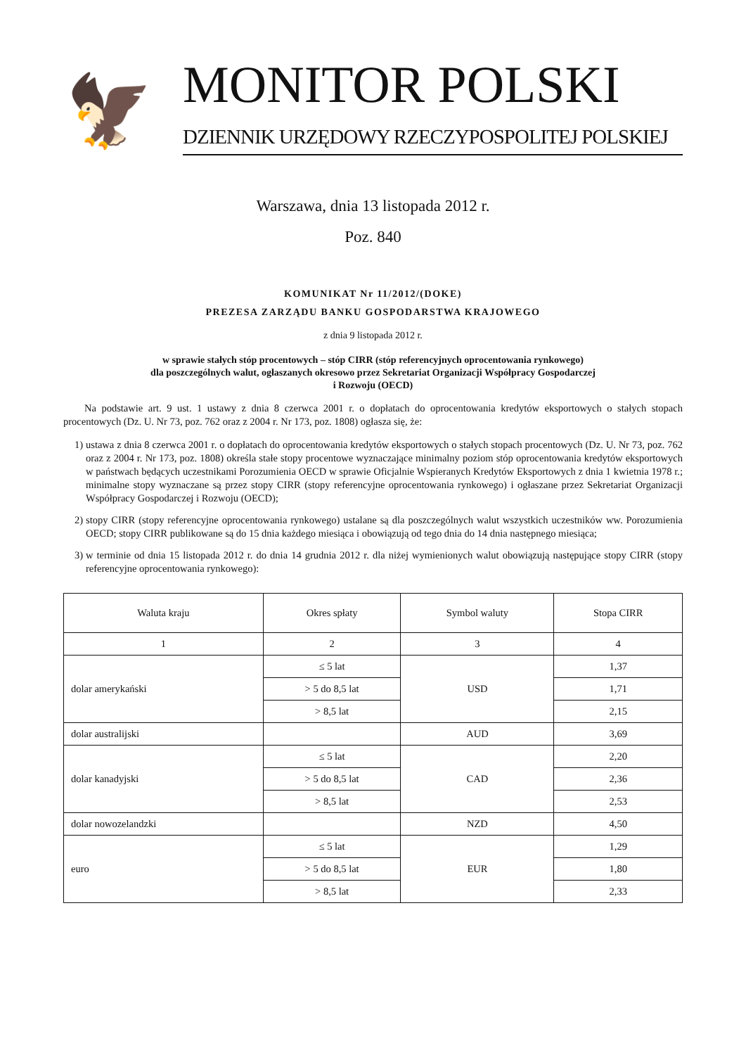🦅
MONITOR POLSKI
DZIENNIK URZĘDOWY RZECZYPOSPOLITEJ POLSKIEJ
Warszawa, dnia 13 listopada 2012 r.
Poz. 840
KOMUNIKAT Nr 11/2012/(DOKE)
PREZESA ZARZĄDU BANKU GOSPODARSTWA KRAJOWEGO
z dnia 9 listopada 2012 r.
w sprawie stałych stóp procentowych – stóp CIRR (stóp referencyjnych oprocentowania rynkowego)
dla poszczególnych walut, ogłaszanych okresowo przez Sekretariat Organizacji Współpracy Gospodarczej
i Rozwoju (OECD)
Na podstawie art. 9 ust. 1 ustawy z dnia 8 czerwca 2001 r. o dopłatach do oprocentowania kredytów eksportowych o stałych stopach procentowych (Dz. U. Nr 73, poz. 762 oraz z 2004 r. Nr 173, poz. 1808) ogłasza się, że:
1) ustawa z dnia 8 czerwca 2001 r. o dopłatach do oprocentowania kredytów eksportowych o stałych stopach procentowych (Dz. U. Nr 73, poz. 762 oraz z 2004 r. Nr 173, poz. 1808) określa stałe stopy procentowe wyznaczające minimalny poziom stóp oprocentowania kredytów eksportowych w państwach będących uczestnikami Porozumienia OECD w sprawie Oficjalnie Wspieranych Kredytów Eksportowych z dnia 1 kwietnia 1978 r.; minimalne stopy wyznaczane są przez stopy CIRR (stopy referencyjne oprocentowania rynkowego) i ogłaszane przez Sekretariat Organizacji Współpracy Gospodarczej i Rozwoju (OECD);
2) stopy CIRR (stopy referencyjne oprocentowania rynkowego) ustalane są dla poszczególnych walut wszystkich uczestników ww. Porozumienia OECD; stopy CIRR publikowane są do 15 dnia każdego miesiąca i obowiązują od tego dnia do 14 dnia następnego miesiąca;
3) w terminie od dnia 15 listopada 2012 r. do dnia 14 grudnia 2012 r. dla niżej wymienionych walut obowiązują następujące stopy CIRR (stopy referencyjne oprocentowania rynkowego):
| Waluta kraju | Okres spłaty | Symbol waluty | Stopa CIRR |
| --- | --- | --- | --- |
| 1 | 2 | 3 | 4 |
| dolar amerykański | ≤ 5 lat | USD | 1,37 |
| | > 5 do 8,5 lat | | 1,71 |
| | > 8,5 lat | | 2,15 |
| dolar australijski | | AUD | 3,69 |
| dolar kanadyjski | ≤ 5 lat | CAD | 2,20 |
| | > 5 do 8,5 lat | | 2,36 |
| | > 8,5 lat | | 2,53 |
| dolar nowozelandzki | | NZD | 4,50 |
| euro | ≤ 5 lat | EUR | 1,29 |
| | > 5 do 8,5 lat | | 1,80 |
| | > 8,5 lat | | 2,33 |